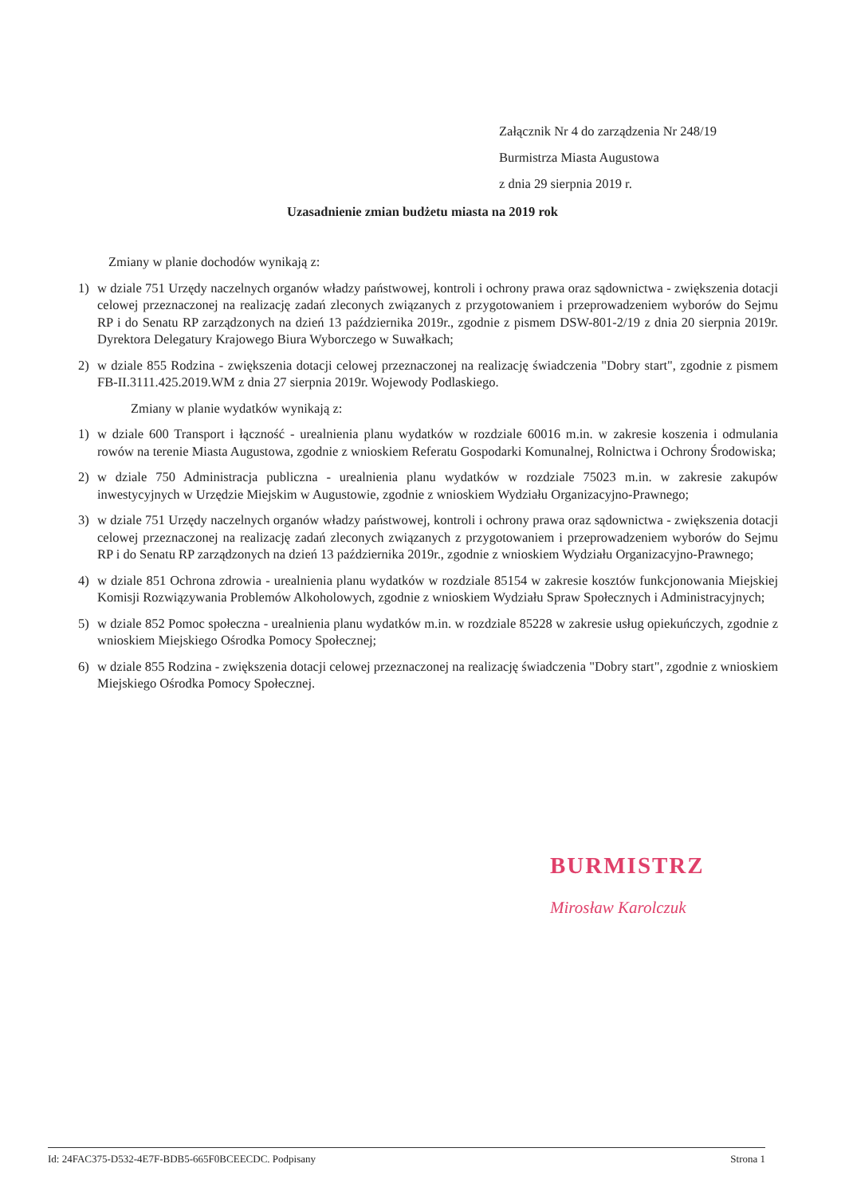Załącznik Nr 4 do zarządzenia Nr 248/19
Burmistrza Miasta Augustowa
z dnia 29 sierpnia 2019 r.
Uzasadnienie zmian budżetu miasta na 2019 rok
Zmiany w planie dochodów wynikają z:
1) w dziale 751 Urzędy naczelnych organów władzy państwowej, kontroli i ochrony prawa oraz sądownictwa - zwiększenia dotacji celowej przeznaczonej na realizację zadań zleconych związanych z przygotowaniem i przeprowadzeniem wyborów do Sejmu RP i do Senatu RP zarządzonych na dzień 13 października 2019r., zgodnie z pismem DSW-801-2/19 z dnia 20 sierpnia 2019r. Dyrektora Delegatury Krajowego Biura Wyborczego w Suwałkach;
2) w dziale 855 Rodzina - zwiększenia dotacji celowej przeznaczonej na realizację świadczenia "Dobry start", zgodnie z pismem FB-II.3111.425.2019.WM z dnia 27 sierpnia 2019r. Wojewody Podlaskiego.
Zmiany w planie wydatków wynikają z:
1) w dziale 600 Transport i łączność - urealnienia planu wydatków w rozdziale 60016 m.in. w zakresie koszenia i odmulania rowów na terenie Miasta Augustowa, zgodnie z wnioskiem Referatu Gospodarki Komunalnej, Rolnictwa i Ochrony Środowiska;
2) w dziale 750 Administracja publiczna - urealnienia planu wydatków w rozdziale 75023 m.in. w zakresie zakupów inwestycyjnych w Urzędzie Miejskim w Augustowie, zgodnie z wnioskiem Wydziału Organizacyjno-Prawnego;
3) w dziale 751 Urzędy naczelnych organów władzy państwowej, kontroli i ochrony prawa oraz sądownictwa - zwiększenia dotacji celowej przeznaczonej na realizację zadań zleconych związanych z przygotowaniem i przeprowadzeniem wyborów do Sejmu RP i do Senatu RP zarządzonych na dzień 13 października 2019r., zgodnie z wnioskiem Wydziału Organizacyjno-Prawnego;
4) w dziale 851 Ochrona zdrowia - urealnienia planu wydatków w rozdziale 85154 w zakresie kosztów funkcjonowania Miejskiej Komisji Rozwiązywania Problemów Alkoholowych, zgodnie z wnioskiem Wydziału Spraw Społecznych i Administracyjnych;
5) w dziale 852 Pomoc społeczna - urealnienia planu wydatków m.in. w rozdziale 85228 w zakresie usług opiekuńczych, zgodnie z wnioskiem Miejskiego Ośrodka Pomocy Społecznej;
6) w dziale 855 Rodzina - zwiększenia dotacji celowej przeznaczonej na realizację świadczenia "Dobry start", zgodnie z wnioskiem Miejskiego Ośrodka Pomocy Społecznej.
BURMISTRZ
Mirosław Karolczuk
Id: 24FAC375-D532-4E7F-BDB5-665F0BCEECDC. Podpisany Strona 1